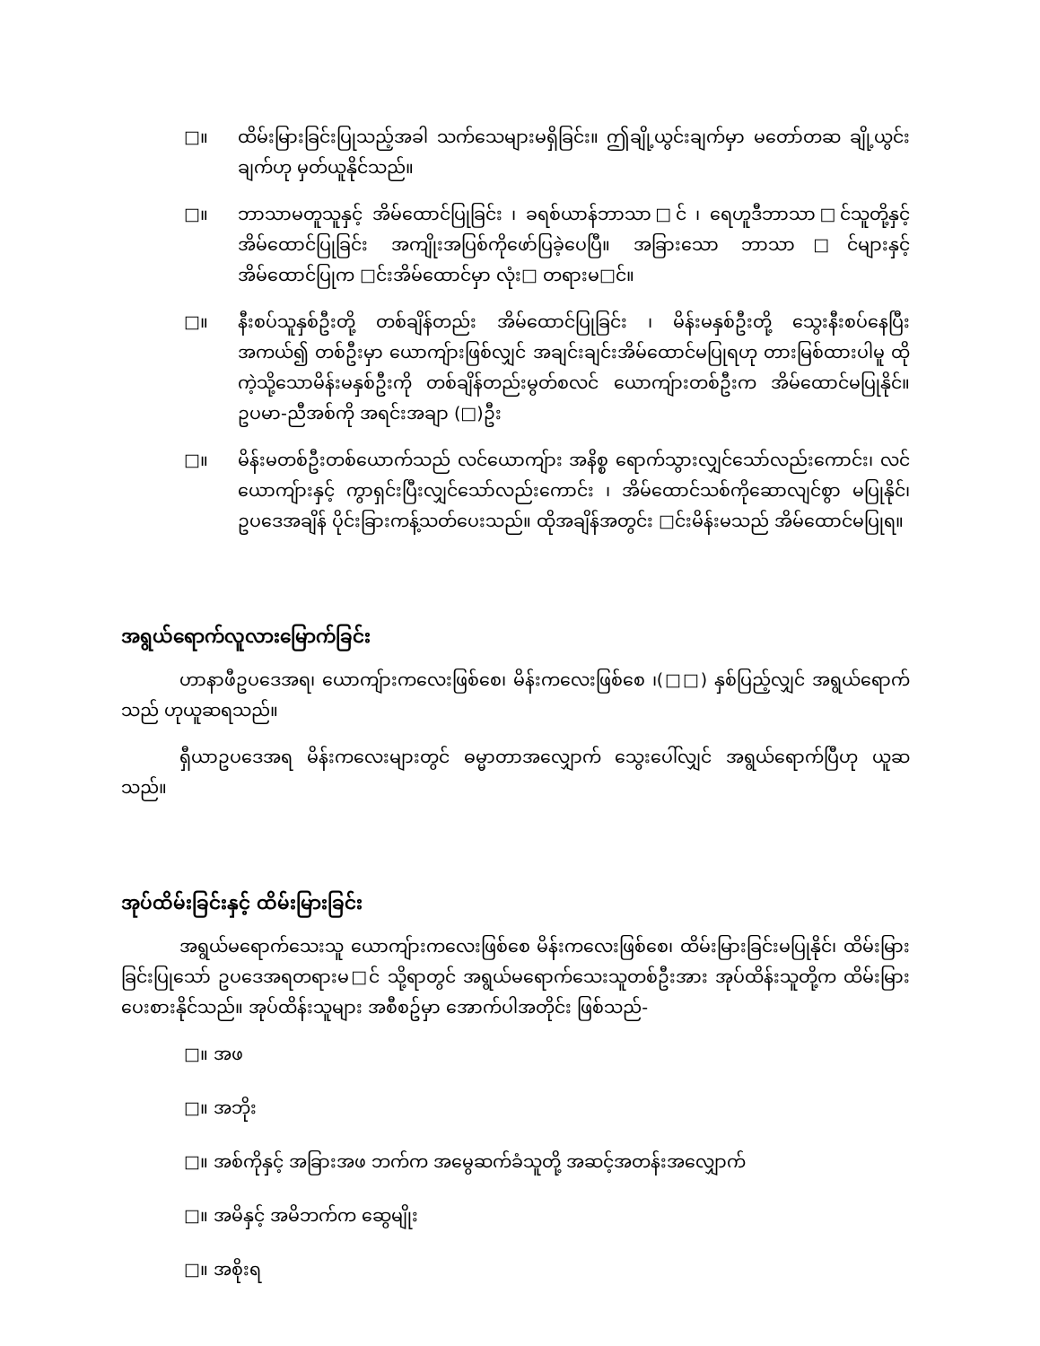□။ ထိမ်းမြားခြင်းပြုသည့်အခါ သက်သေများမရှိခြင်း။ ဤချို့ယွင်းချက်မှာ မတော်တဆ ချို့ယွင်းချက်ဟု မှတ်ယူနိုင်သည်။
□။ ဘာသာမတူသူနှင့် အိမ်ထောင်ပြုခြင်း ၊ ခရစ်ယာန်ဘာသာ□င် ၊ ရေဟူဒီဘာသာ□င်သူတို့နှင့် အိမ်ထောင်ပြုခြင်း အကျိုးအပြစ်ကိုဖော်ပြခဲ့ပေပြီ။ အခြားသော ဘာသာ□င်များနှင့် အိမ်ထောင်ပြုက □င်းအိမ်ထောင်မှာ လုံး□ တရားမ□င်။
□။ နီးစပ်သူနှစ်ဦးတို့ တစ်ချိန်တည်း အိမ်ထောင်ပြုခြင်း ၊ မိန်းမနှစ်ဦးတို့ သွေးနီးစပ်နေပြီး အကယ်၍ တစ်ဦးမှာ ယောကျ်ားဖြစ်လျှင် အချင်းချင်းအိမ်ထောင်မပြုရဟု တားမြစ်ထားပါမူ ထိုကဲ့သို့သောမိန်းမနှစ်ဦးကို တစ်ချိန်တည်းမွတ်စလင် ယောကျ်ားတစ်ဦးက အိမ်ထောင်မပြုနိုင်။ ဥပမာ-ညီအစ်ကို အရင်းအချာ (□)ဦး
□။ မိန်းမတစ်ဦးတစ်ယောက်သည် လင်ယောကျ်ား အနိစ္စ ရောက်သွားလျှင်သော်လည်းကောင်း၊ လင်ယောကျ်ားနှင့် ကွာရှင်းပြီးလျှင်သော်လည်းကောင်း ၊ အိမ်ထောင်သစ်ကိုဆောလျင်စွာ မပြုနိုင်၊ ဥပဒေအချိန် ပိုင်းခြားကန့်သတ်ပေးသည်။ ထိုအချိန်အတွင်း □င်းမိန်းမသည် အိမ်ထောင်မပြုရ။
အရွယ်ရောက်လူလားမြောက်ခြင်း
ဟာနာဖီဥပဒေအရ၊ ယောကျ်ားကလေးဖြစ်စေ၊ မိန်းကလေးဖြစ်စေ ၊(□□) နှစ်ပြည့်လျှင် အရွယ်ရောက်သည် ဟုယူဆရသည်။
ရှီယာဥပဒေအရ မိန်းကလေးများတွင် ဓမ္မာတာအလျှောက် သွေးပေါ်လျှင် အရွယ်ရောက်ပြီဟု ယူဆသည်။
အုပ်ထိမ်းခြင်းနှင့် ထိမ်းမြားခြင်း
အရွယ်မရောက်သေးသူ ယောကျ်ားကလေးဖြစ်စေ မိန်းကလေးဖြစ်စေ၊ ထိမ်းမြားခြင်းမပြုနိုင်၊ ထိမ်းမြားခြင်းပြုသော် ဥပဒေအရတရားမ□င် သို့ရာတွင် အရွယ်မရောက်သေးသူတစ်ဦးအား အုပ်ထိန်းသူတို့က ထိမ်းမြားပေးစားနိုင်သည်။ အုပ်ထိန်းသူများ အစီစဥ်မှာ အောက်ပါအတိုင်း ဖြစ်သည်-
□။ အဖ
□။ အဘိုး
□။ အစ်ကိုနှင့် အခြားအဖ ဘက်က အမွေဆက်ခံသူတို့ အဆင့်အတန်းအလျှောက်
□။ အမိနှင့် အမိဘက်က ဆွေမျိုး
□။ အစိုးရ